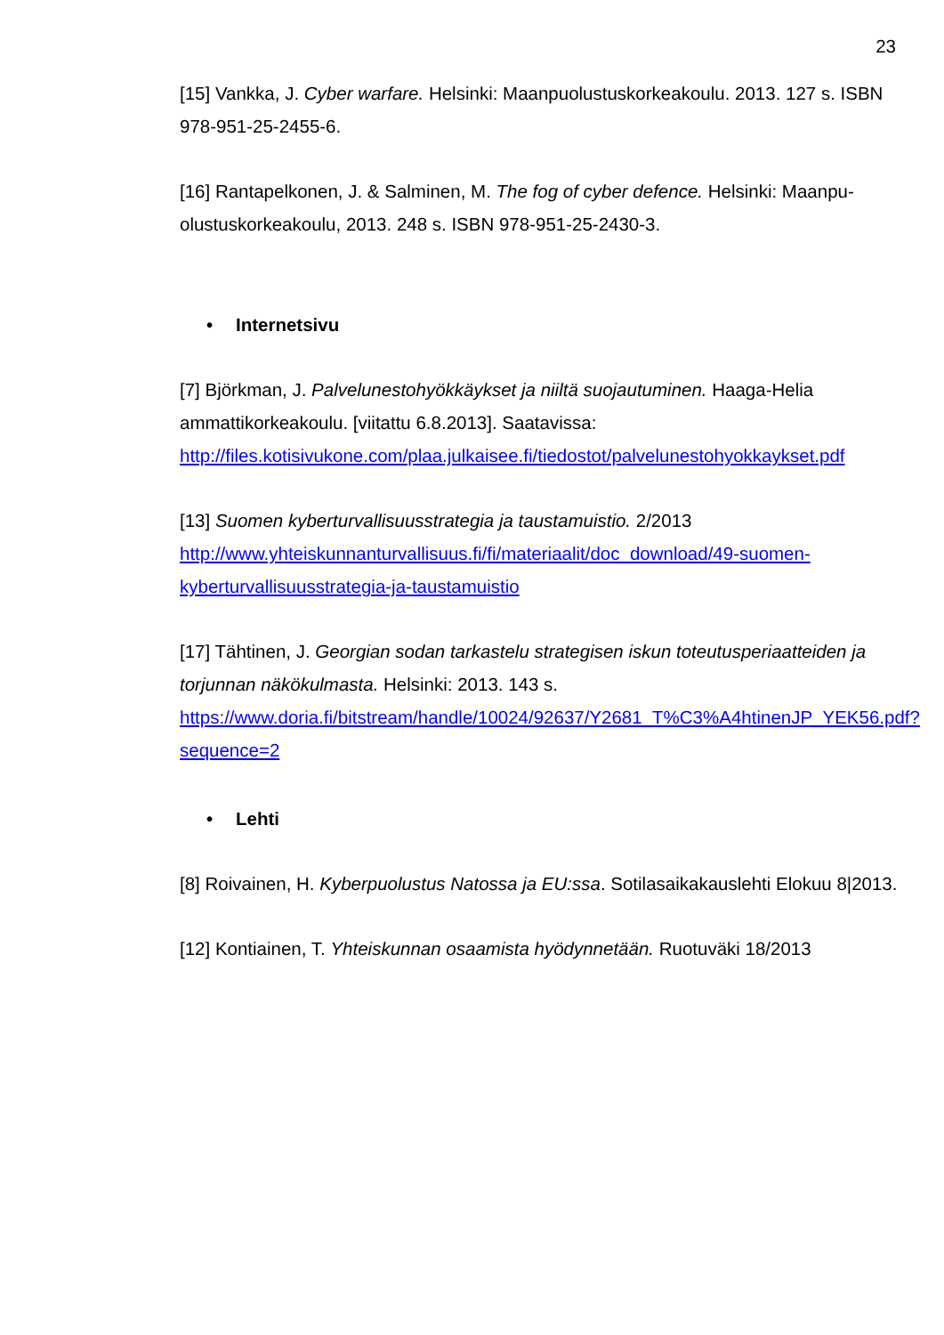23
[15] Vankka, J. Cyber warfare. Helsinki: Maanpuolustuskorkeakoulu. 2013. 127 s. ISBN 978-951-25-2455-6.
[16] Rantapelkonen, J. & Salminen, M. The fog of cyber defence. Helsinki: Maanpu-olustuskorkeakoulu, 2013. 248 s. ISBN 978-951-25-2430-3.
• Internetsivu
[7] Björkman, J. Palvelunestohyökkäykset ja niiltä suojautuminen. Haaga-Helia ammattikorkeakoulu. [viitattu 6.8.2013]. Saatavissa: http://files.kotisivukone.com/plaa.julkaisee.fi/tiedostot/palvelunestohyokkaykset.pdf
[13] Suomen kyberturvallisuusstrategia ja taustamuistio. 2/2013
http://www.yhteiskunnanturvallisuus.fi/fi/materiaalit/doc_download/49-suomen-kyberturvallisuusstrategia-ja-taustamuistio
[17] Tähtinen, J. Georgian sodan tarkastelu strategisen iskun toteutusperiaatteiden ja torjunnan näkökulmasta. Helsinki: 2013. 143 s. https://www.doria.fi/bitstream/handle/10024/92637/Y2681_T%C3%A4htinenJP_YEK56.pdf?sequence=2
• Lehti
[8] Roivainen, H. Kyberpuolustus Natossa ja EU:ssa. Sotilasaikakauslehti Elokuu 8|2013.
[12] Kontiainen, T. Yhteiskunnan osaamista hyödynnetään. Ruotuväki 18/2013